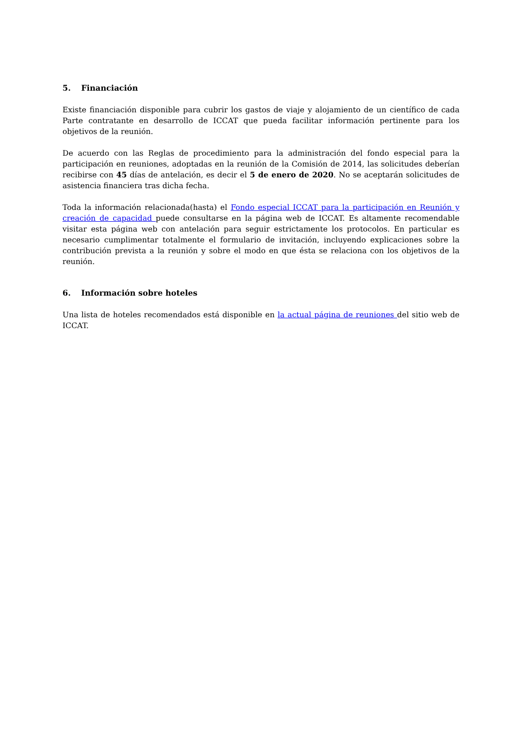5. Financiación
Existe financiación disponible para cubrir los gastos de viaje y alojamiento de un científico de cada Parte contratante en desarrollo de ICCAT que pueda facilitar información pertinente para los objetivos de la reunión.
De acuerdo con las Reglas de procedimiento para la administración del fondo especial para la participación en reuniones, adoptadas en la reunión de la Comisión de 2014, las solicitudes deberían recibirse con 45 días de antelación, es decir el 5 de enero de 2020. No se aceptarán solicitudes de asistencia financiera tras dicha fecha.
Toda la información relacionada(hasta) el Fondo especial ICCAT para la participación en Reunión y creación de capacidad puede consultarse en la página web de ICCAT. Es altamente recomendable visitar esta página web con antelación para seguir estrictamente los protocolos. En particular es necesario cumplimentar totalmente el formulario de invitación, incluyendo explicaciones sobre la contribución prevista a la reunión y sobre el modo en que ésta se relaciona con los objetivos de la reunión.
6. Información sobre hoteles
Una lista de hoteles recomendados está disponible en la actual página de reuniones del sitio web de ICCAT.